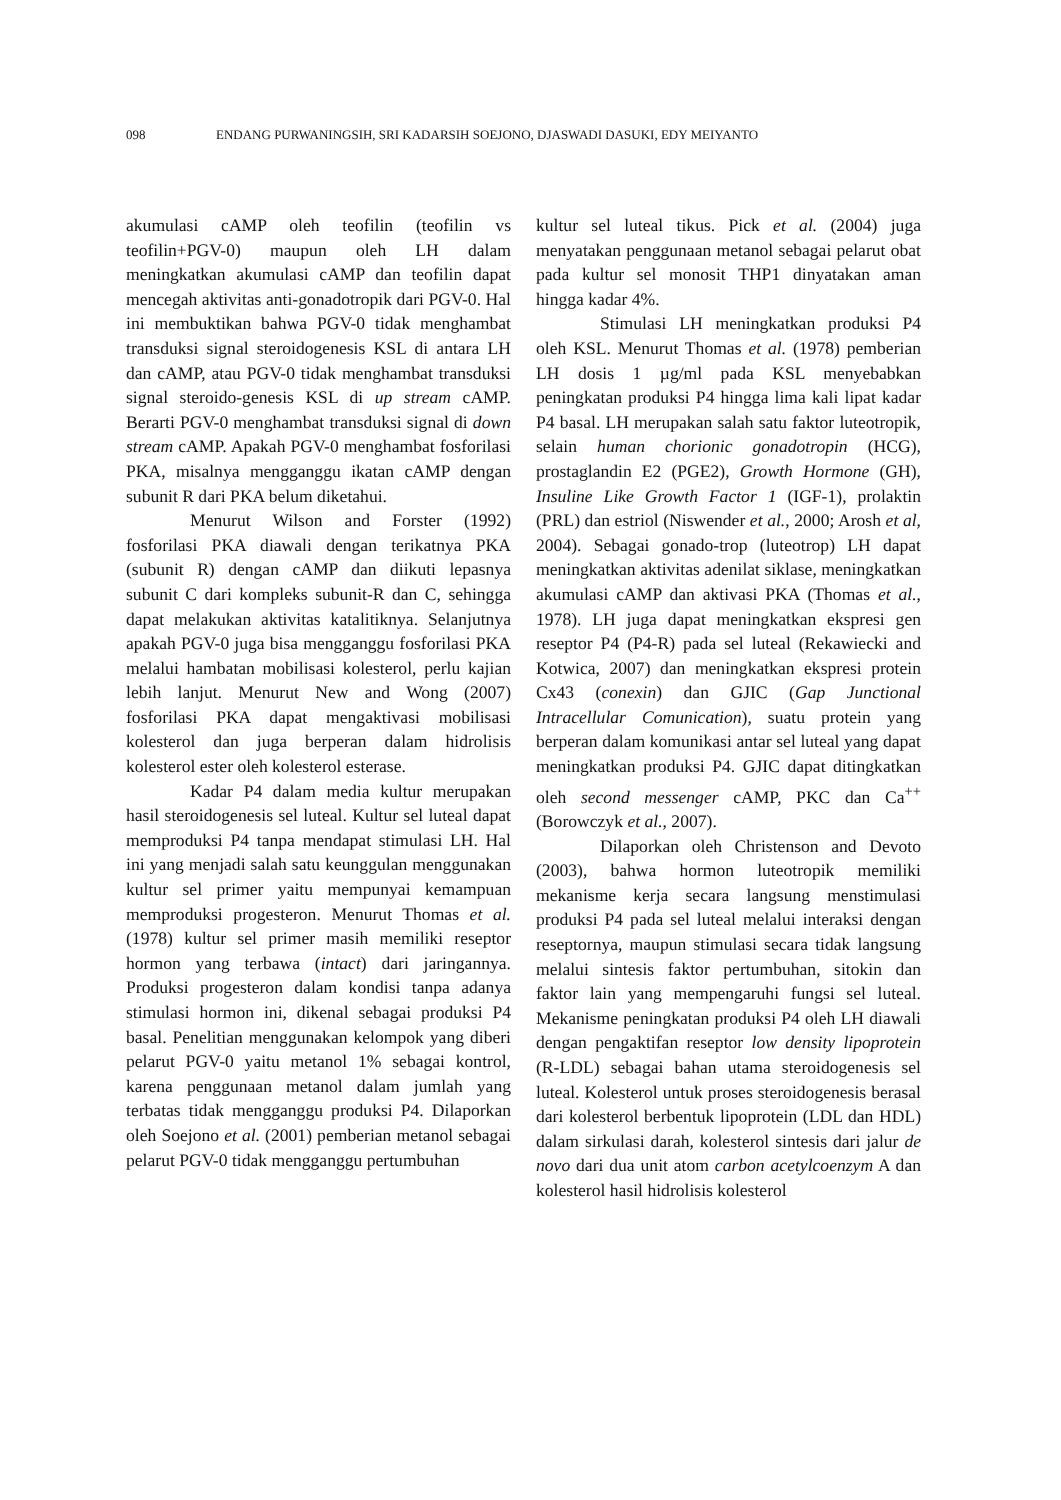098 ENDANG PURWANINGSIH, SRI KADARSIH SOEJONO, DJASWADI DASUKI, EDY MEIYANTO
akumulasi cAMP oleh teofilin (teofilin vs teofilin+PGV-0) maupun oleh LH dalam meningkatkan akumulasi cAMP dan teofilin dapat mencegah aktivitas anti-gonadotropik dari PGV-0. Hal ini membuktikan bahwa PGV-0 tidak menghambat transduksi signal steroidogenesis KSL di antara LH dan cAMP, atau PGV-0 tidak menghambat transduksi signal steroido-genesis KSL di up stream cAMP. Berarti PGV-0 menghambat transduksi signal di down stream cAMP. Apakah PGV-0 menghambat fosforilasi PKA, misalnya mengganggu ikatan cAMP dengan subunit R dari PKA belum diketahui.
Menurut Wilson and Forster (1992) fosforilasi PKA diawali dengan terikatnya PKA (subunit R) dengan cAMP dan diikuti lepasnya subunit C dari kompleks subunit-R dan C, sehingga dapat melakukan aktivitas katalitiknya. Selanjutnya apakah PGV-0 juga bisa mengganggu fosforilasi PKA melalui hambatan mobilisasi kolesterol, perlu kajian lebih lanjut. Menurut New and Wong (2007) fosforilasi PKA dapat mengaktivasi mobilisasi kolesterol dan juga berperan dalam hidrolisis kolesterol ester oleh kolesterol esterase.
Kadar P4 dalam media kultur merupakan hasil steroidogenesis sel luteal. Kultur sel luteal dapat memproduksi P4 tanpa mendapat stimulasi LH. Hal ini yang menjadi salah satu keunggulan menggunakan kultur sel primer yaitu mempunyai kemampuan memproduksi progesteron. Menurut Thomas et al. (1978) kultur sel primer masih memiliki reseptor hormon yang terbawa (intact) dari jaringannya. Produksi progesteron dalam kondisi tanpa adanya stimulasi hormon ini, dikenal sebagai produksi P4 basal. Penelitian menggunakan kelompok yang diberi pelarut PGV-0 yaitu metanol 1% sebagai kontrol, karena penggunaan metanol dalam jumlah yang terbatas tidak mengganggu produksi P4. Dilaporkan oleh Soejono et al. (2001) pemberian metanol sebagai pelarut PGV-0 tidak mengganggu pertumbuhan
kultur sel luteal tikus. Pick et al. (2004) juga menyatakan penggunaan metanol sebagai pelarut obat pada kultur sel monosit THP1 dinyatakan aman hingga kadar 4%.
Stimulasi LH meningkatkan produksi P4 oleh KSL. Menurut Thomas et al. (1978) pemberian LH dosis 1 µg/ml pada KSL menyebabkan peningkatan produksi P4 hingga lima kali lipat kadar P4 basal. LH merupakan salah satu faktor luteotropik, selain human chorionic gonadotropin (HCG), prostaglandin E2 (PGE2), Growth Hormone (GH), Insuline Like Growth Factor 1 (IGF-1), prolaktin (PRL) dan estriol (Niswender et al., 2000; Arosh et al, 2004). Sebagai gonado-trop (luteotrop) LH dapat meningkatkan aktivitas adenilat siklase, meningkatkan akumulasi cAMP dan aktivasi PKA (Thomas et al., 1978). LH juga dapat meningkatkan ekspresi gen reseptor P4 (P4-R) pada sel luteal (Rekawiecki and Kotwica, 2007) dan meningkatkan ekspresi protein Cx43 (conexin) dan GJIC (Gap Junctional Intracellular Comunication), suatu protein yang berperan dalam komunikasi antar sel luteal yang dapat meningkatkan produksi P4. GJIC dapat ditingkatkan oleh second messenger cAMP, PKC dan Ca<sup>++</sup> (Borowczyk et al., 2007).
Dilaporkan oleh Christenson and Devoto (2003), bahwa hormon luteotropik memiliki mekanisme kerja secara langsung menstimulasi produksi P4 pada sel luteal melalui interaksi dengan reseptornya, maupun stimulasi secara tidak langsung melalui sintesis faktor pertumbuhan, sitokin dan faktor lain yang mempengaruhi fungsi sel luteal. Mekanisme peningkatan produksi P4 oleh LH diawali dengan pengaktifan reseptor low density lipoprotein (R-LDL) sebagai bahan utama steroidogenesis sel luteal. Kolesterol untuk proses steroidogenesis berasal dari kolesterol berbentuk lipoprotein (LDL dan HDL) dalam sirkulasi darah, kolesterol sintesis dari jalur de novo dari dua unit atom carbon acetylcoenzym A dan kolesterol hasil hidrolisis kolesterol